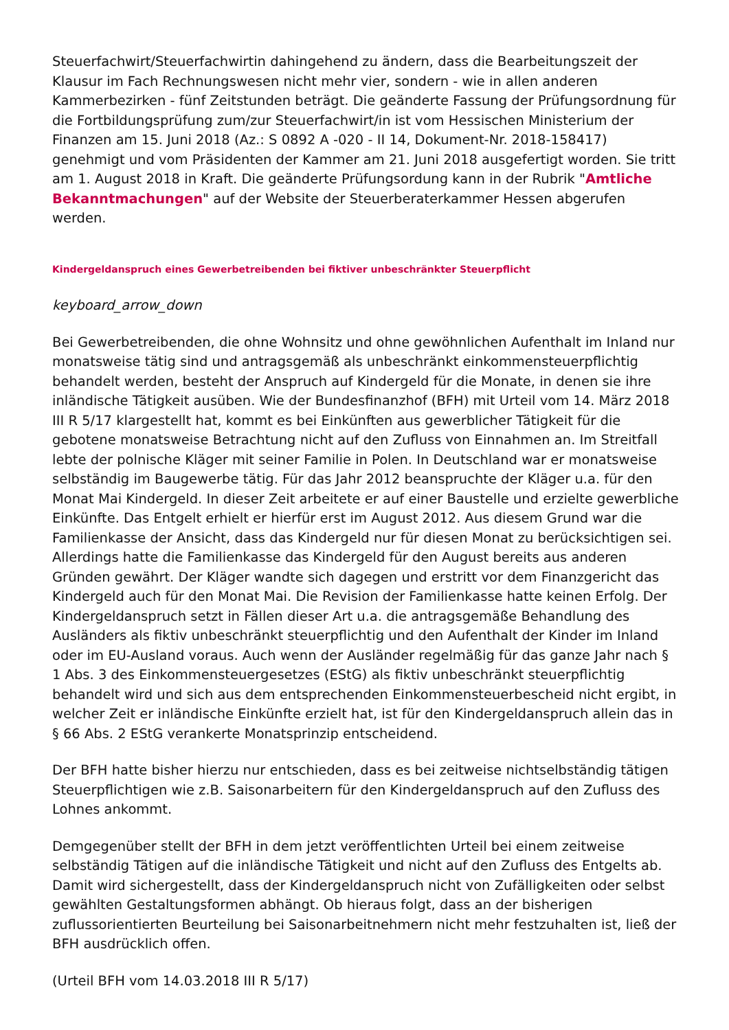Steuerfachwirt/Steuerfachwirtin dahingehend zu ändern, dass die Bearbeitungszeit der Klausur im Fach Rechnungswesen nicht mehr vier, sondern - wie in allen anderen Kammerbezirken - fünf Zeitstunden beträgt. Die geänderte Fassung der Prüfungsordnung für die Fortbildungsprüfung zum/zur Steuerfachwirt/in ist vom Hessischen Ministerium der Finanzen am 15. Juni 2018 (Az.: S 0892 A -020 - II 14, Dokument-Nr. 2018-158417) genehmigt und vom Präsidenten der Kammer am 21. Juni 2018 ausgefertigt worden. Sie tritt am 1. August 2018 in Kraft. Die geänderte Prüfungsordung kann in der Rubrik "Amtliche Bekanntmachungen" auf der Website der Steuerberaterkammer Hessen abgerufen werden.
Kindergeldanspruch eines Gewerbetreibenden bei fiktiver unbeschränkter Steuerpflicht
keyboard_arrow_down
Bei Gewerbetreibenden, die ohne Wohnsitz und ohne gewöhnlichen Aufenthalt im Inland nur monatsweise tätig sind und antragsgemäß als unbeschränkt einkommensteuerpflichtig behandelt werden, besteht der Anspruch auf Kindergeld für die Monate, in denen sie ihre inländische Tätigkeit ausüben. Wie der Bundesfinanzhof (BFH) mit Urteil vom 14. März 2018 III R 5/17 klargestellt hat, kommt es bei Einkünften aus gewerblicher Tätigkeit für die gebotene monatsweise Betrachtung nicht auf den Zufluss von Einnahmen an. Im Streitfall lebte der polnische Kläger mit seiner Familie in Polen. In Deutschland war er monatsweise selbständig im Baugewerbe tätig. Für das Jahr 2012 beanspruchte der Kläger u.a. für den Monat Mai Kindergeld. In dieser Zeit arbeitete er auf einer Baustelle und erzielte gewerbliche Einkünfte. Das Entgelt erhielt er hierfür erst im August 2012. Aus diesem Grund war die Familienkasse der Ansicht, dass das Kindergeld nur für diesen Monat zu berücksichtigen sei. Allerdings hatte die Familienkasse das Kindergeld für den August bereits aus anderen Gründen gewährt. Der Kläger wandte sich dagegen und erstritt vor dem Finanzgericht das Kindergeld auch für den Monat Mai. Die Revision der Familienkasse hatte keinen Erfolg. Der Kindergeldanspruch setzt in Fällen dieser Art u.a. die antragsgemäße Behandlung des Ausländers als fiktiv unbeschränkt steuerpflichtig und den Aufenthalt der Kinder im Inland oder im EU-Ausland voraus. Auch wenn der Ausländer regelmäßig für das ganze Jahr nach § 1 Abs. 3 des Einkommensteuergesetzes (EStG) als fiktiv unbeschränkt steuerpflichtig behandelt wird und sich aus dem entsprechenden Einkommensteuerbescheid nicht ergibt, in welcher Zeit er inländische Einkünfte erzielt hat, ist für den Kindergeldanspruch allein das in § 66 Abs. 2 EStG verankerte Monatsprinzip entscheidend.
Der BFH hatte bisher hierzu nur entschieden, dass es bei zeitweise nichtselbständig tätigen Steuerpflichtigen wie z.B. Saisonarbeitern für den Kindergeldanspruch auf den Zufluss des Lohnes ankommt.
Demgegenüber stellt der BFH in dem jetzt veröffentlichten Urteil bei einem zeitweise selbständig Tätigen auf die inländische Tätigkeit und nicht auf den Zufluss des Entgelts ab. Damit wird sichergestellt, dass der Kindergeldanspruch nicht von Zufälligkeiten oder selbst gewählten Gestaltungsformen abhängt. Ob hieraus folgt, dass an der bisherigen zuflussorientierten Beurteilung bei Saisonarbeitnehmern nicht mehr festzuhalten ist, ließ der BFH ausdrücklich offen.
(Urteil BFH vom 14.03.2018 III R 5/17)